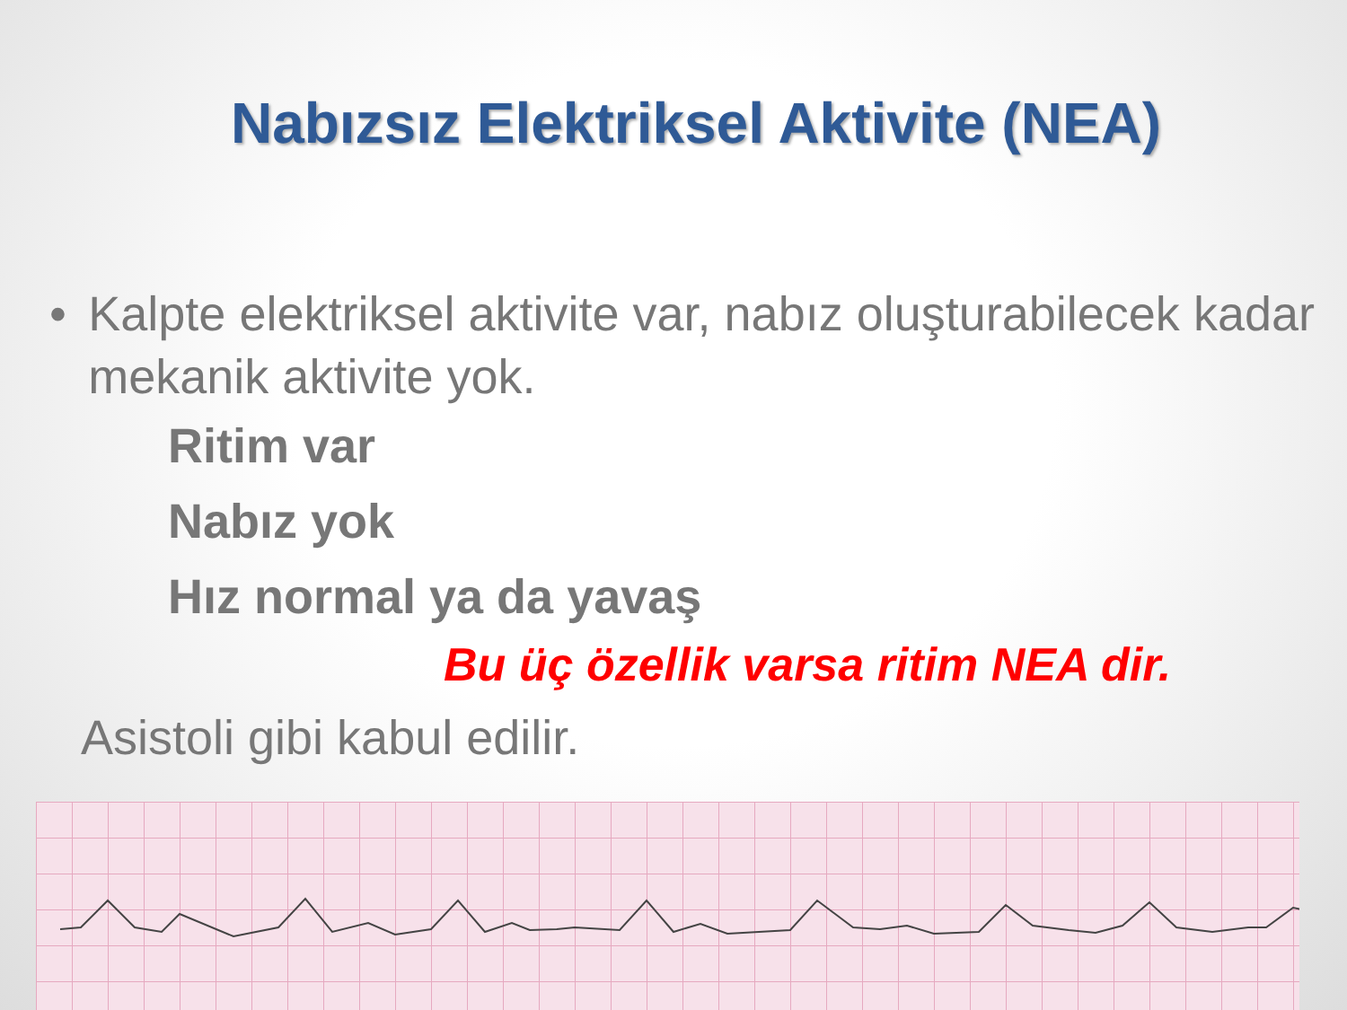Nabızsız Elektriksel Aktivite (NEA)
• Kalpte elektriksel aktivite var, nabız oluşturabilecek kadar mekanik aktivite yok.
Ritim var
Nabız yok
Hız normal ya da yavaş
Bu üç özellik varsa ritim NEA dir.
Asistoli gibi kabul edilir.